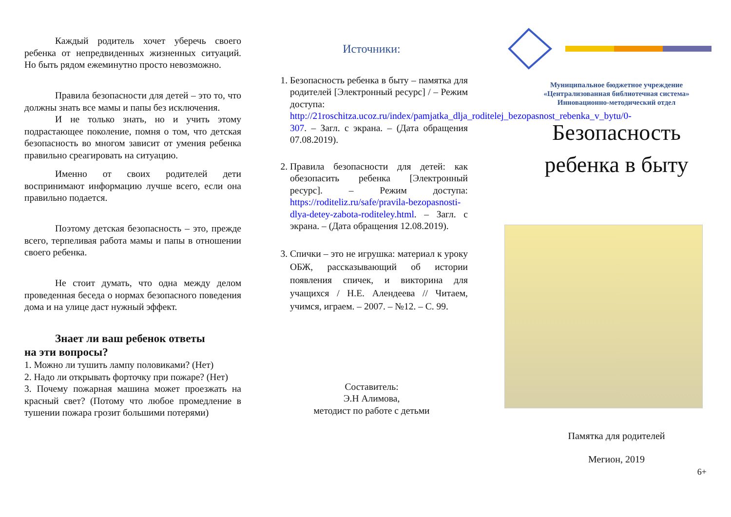Каждый родитель хочет уберечь своего ребенка от непредвиденных жизненных ситуаций. Но быть рядом ежеминутно просто невозможно.
Правила безопасности для детей – это то, что должны знать все мамы и папы без исключения.
И не только знать, но и учить этому подрастающее поколение, помня о том, что детская безопасность во многом зависит от умения ребенка правильно среагировать на ситуацию.
Именно от своих родителей дети воспринимают информацию лучше всего, если она правильно подается.
Поэтому детская безопасность – это, прежде всего, терпеливая работа мамы и папы в отношении своего ребенка.
Не стоит думать, что одна между делом проведенная беседа о нормах безопасного поведения дома и на улице даст нужный эффект.
Знает ли ваш ребенок ответы
на эти вопросы?
1. Можно ли тушить лампу половиками? (Нет)
2. Надо ли открывать форточку при пожаре? (Нет)
3. Почему пожарная машина может проезжать на красный свет? (Потому что любое промедление в тушении пожара грозит большими потерями)
Источники:
1. Безопасность ребенка в быту – памятка для родителей [Электронный ресурс] / – Режим доступа: http://21roschitza.ucoz.ru/index/pamjatka_dlja_roditelej_bezopasnost_rebenka_v_bytu/0-307. – Загл. с экрана. – (Дата обращения 07.08.2019).
2. Правила безопасности для детей: как обезопасить ребенка [Электронный ресурс]. – Режим доступа: https://roditeliz.ru/safe/pravila-bezopasnosti-dlya-detey-zabota-roditeley.html. – Загл. с экрана. – (Дата обращения 12.08.2019).
3. Спички – это не игрушка: материал к уроку ОБЖ, рассказывающий об истории появления спичек, и викторина для учащихся / Н.Е. Алендеева // Читаем, учимся, играем. – 2007. – №12. – С. 99.
Составитель:
Э.Н Алимова,
методист по работе с детьми
Муниципальное бюджетное учреждение
«Централизованная библиотечная система»
Инновационно-методический отдел
Безопасность
ребенка в быту
Памятка для родителей
Мегион, 2019
6+